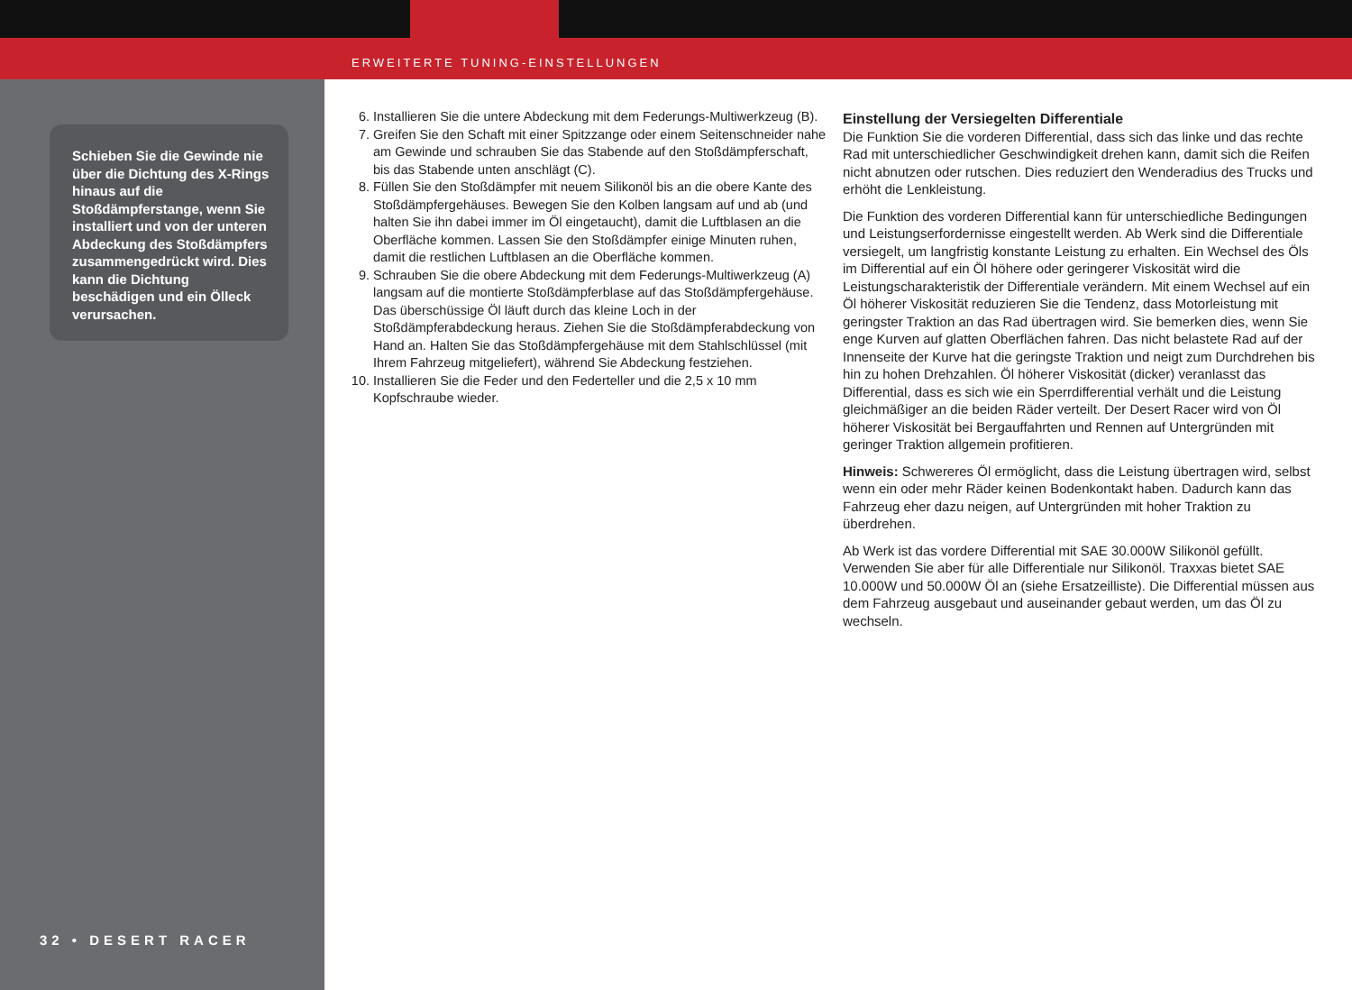ERWEITERTE TUNING-EINSTELLUNGEN
Schieben Sie die Gewinde nie über die Dichtung des X-Rings hinaus auf die Stoßdämpferstange, wenn Sie installiert und von der unteren Abdeckung des Stoßdämpfers zusammengedrückt wird. Dies kann die Dichtung beschädigen und ein Ölleck verursachen.
32 • DESERT RACER
6. Installieren Sie die untere Abdeckung mit dem Federungs-Multiwerkzeug (B).
7. Greifen Sie den Schaft mit einer Spitzzange oder einem Seitenschneider nahe am Gewinde und schrauben Sie das Stabende auf den Stoßdämpferschaft, bis das Stabende unten anschlägt (C).
8. Füllen Sie den Stoßdämpfer mit neuem Silikonöl bis an die obere Kante des Stoßdämpfergehäuses. Bewegen Sie den Kolben langsam auf und ab (und halten Sie ihn dabei immer im Öl eingetaucht), damit die Luftblasen an die Oberfläche kommen. Lassen Sie den Stoßdämpfer einige Minuten ruhen, damit die restlichen Luftblasen an die Oberfläche kommen.
9. Schrauben Sie die obere Abdeckung mit dem Federungs-Multiwerkzeug (A) langsam auf die montierte Stoßdämpferblase auf das Stoßdämpfergehäuse. Das überschüssige Öl läuft durch das kleine Loch in der Stoßdämpferabdeckung heraus. Ziehen Sie die Stoßdämpferabdeckung von Hand an. Halten Sie das Stoßdämpfergehäuse mit dem Stahlschlüssel (mit Ihrem Fahrzeug mitgeliefert), während Sie Abdeckung festziehen.
10. Installieren Sie die Feder und den Federteller und die 2,5 x 10 mm Kopfschraube wieder.
Einstellung der Versiegelten Differentiale
Die Funktion Sie die vorderen Differential, dass sich das linke und das rechte Rad mit unterschiedlicher Geschwindigkeit drehen kann, damit sich die Reifen nicht abnutzen oder rutschen. Dies reduziert den Wenderadius des Trucks und erhöht die Lenkleistung.
Die Funktion des vorderen Differential kann für unterschiedliche Bedingungen und Leistungserfordernisse eingestellt werden. Ab Werk sind die Differentiale versiegelt, um langfristig konstante Leistung zu erhalten. Ein Wechsel des Öls im Differential auf ein Öl höhere oder geringerer Viskosität wird die Leistungscharakteristik der Differentiale verändern. Mit einem Wechsel auf ein Öl höherer Viskosität reduzieren Sie die Tendenz, dass Motorleistung mit geringster Traktion an das Rad übertragen wird. Sie bemerken dies, wenn Sie enge Kurven auf glatten Oberflächen fahren. Das nicht belastete Rad auf der Innenseite der Kurve hat die geringste Traktion und neigt zum Durchdrehen bis hin zu hohen Drehzahlen. Öl höherer Viskosität (dicker) veranlasst das Differential, dass es sich wie ein Sperrdifferential verhält und die Leistung gleichmäßiger an die beiden Räder verteilt. Der Desert Racer wird von Öl höherer Viskosität bei Bergauffahrten und Rennen auf Untergründen mit geringer Traktion allgemein profitieren.
Hinweis: Schwereres Öl ermöglicht, dass die Leistung übertragen wird, selbst wenn ein oder mehr Räder keinen Bodenkontakt haben. Dadurch kann das Fahrzeug eher dazu neigen, auf Untergründen mit hoher Traktion zu überdrehen.
Ab Werk ist das vordere Differential mit SAE 30.000W Silikonöl gefüllt. Verwenden Sie aber für alle Differentiale nur Silikonöl. Traxxas bietet SAE 10.000W und 50.000W Öl an (siehe Ersatzeilliste). Die Differential müssen aus dem Fahrzeug ausgebaut und auseinander gebaut werden, um das Öl zu wechseln.